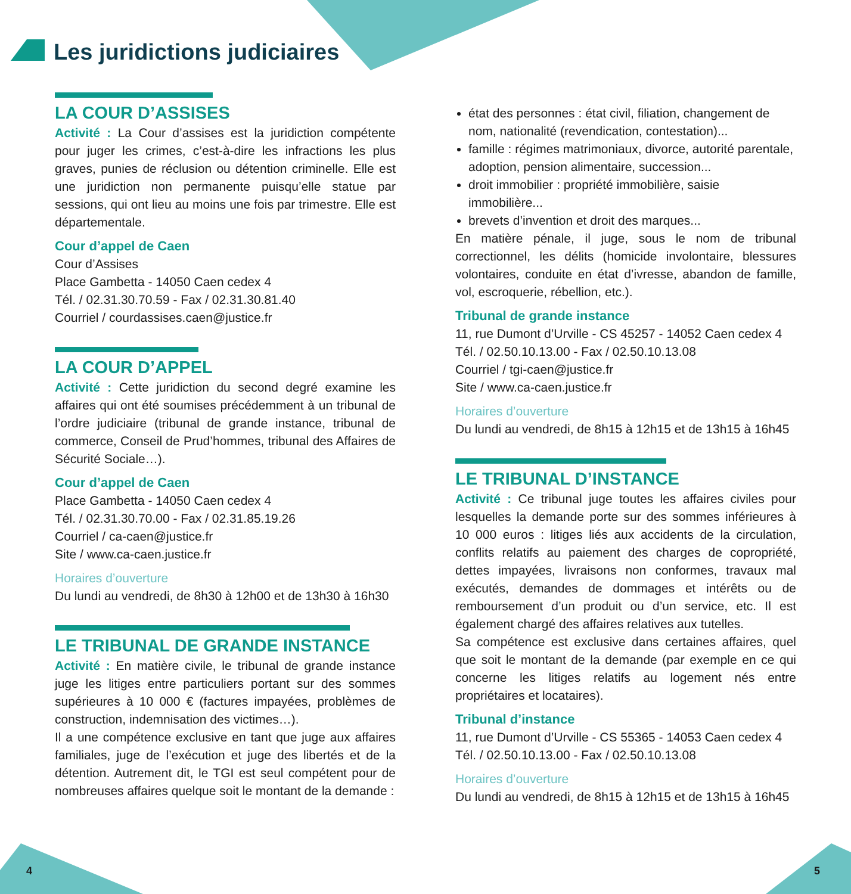Les juridictions judiciaires
LA COUR D’ASSISES
Activité : La Cour d’assises est la juridiction compétente pour juger les crimes, c’est-à-dire les infractions les plus graves, punies de réclusion ou détention criminelle. Elle est une juridiction non permanente puisqu’elle statue par sessions, qui ont lieu au moins une fois par trimestre. Elle est départementale.
Cour d’appel de Caen
Cour d’Assises
Place Gambetta - 14050 Caen cedex 4
Tél. / 02.31.30.70.59 - Fax / 02.31.30.81.40
Courriel / courdassises.caen@justice.fr
LA COUR D’APPEL
Activité : Cette juridiction du second degré examine les affaires qui ont été soumises précédemment à un tribunal de l’ordre judiciaire (tribunal de grande instance, tribunal de commerce, Conseil de Prud’hommes, tribunal des Affaires de Sécurité Sociale…).
Cour d’appel de Caen
Place Gambetta - 14050 Caen cedex 4
Tél. / 02.31.30.70.00 - Fax / 02.31.85.19.26
Courriel / ca-caen@justice.fr
Site / www.ca-caen.justice.fr
Horaires d’ouverture
Du lundi au vendredi, de 8h30 à 12h00 et de 13h30 à 16h30
LE TRIBUNAL DE GRANDE INSTANCE
Activité : En matière civile, le tribunal de grande instance juge les litiges entre particuliers portant sur des sommes supérieures à 10 000 € (factures impayées, problèmes de construction, indemnisation des victimes…).
Il a une compétence exclusive en tant que juge aux affaires familiales, juge de l’exécution et juge des libertés et de la détention. Autrement dit, le TGI est seul compétent pour de nombreuses affaires quelque soit le montant de la demande :
état des personnes : état civil, filiation, changement de nom, nationalité (revendication, contestation)...
famille : régimes matrimoniaux, divorce, autorité parentale, adoption, pension alimentaire, succession...
droit immobilier : propriété immobilière, saisie immobilière...
brevets d’invention et droit des marques...
En matière pénale, il juge, sous le nom de tribunal correctionnel, les délits (homicide involontaire, blessures volontaires, conduite en état d’ivresse, abandon de famille, vol, escroquerie, rébellion, etc.).
Tribunal de grande instance
11, rue Dumont d’Urville - CS 45257 - 14052 Caen cedex 4
Tél. / 02.50.10.13.00 - Fax / 02.50.10.13.08
Courriel / tgi-caen@justice.fr
Site / www.ca-caen.justice.fr
Horaires d’ouverture
Du lundi au vendredi, de 8h15 à 12h15 et de 13h15 à 16h45
LE TRIBUNAL D’INSTANCE
Activité : Ce tribunal juge toutes les affaires civiles pour lesquelles la demande porte sur des sommes inférieures à 10 000 euros : litiges liés aux accidents de la circulation, conflits relatifs au paiement des charges de copropriété, dettes impayées, livraisons non conformes, travaux mal exécutés, demandes de dommages et intérêts ou de remboursement d’un produit ou d’un service, etc. Il est également chargé des affaires relatives aux tutelles.
Sa compétence est exclusive dans certaines affaires, quel que soit le montant de la demande (par exemple en ce qui concerne les litiges relatifs au logement nés entre propriétaires et locataires).
Tribunal d’instance
11, rue Dumont d’Urville - CS 55365 - 14053 Caen cedex 4
Tél. / 02.50.10.13.00 - Fax / 02.50.10.13.08
Horaires d’ouverture
Du lundi au vendredi, de 8h15 à 12h15 et de 13h15 à 16h45
4 5